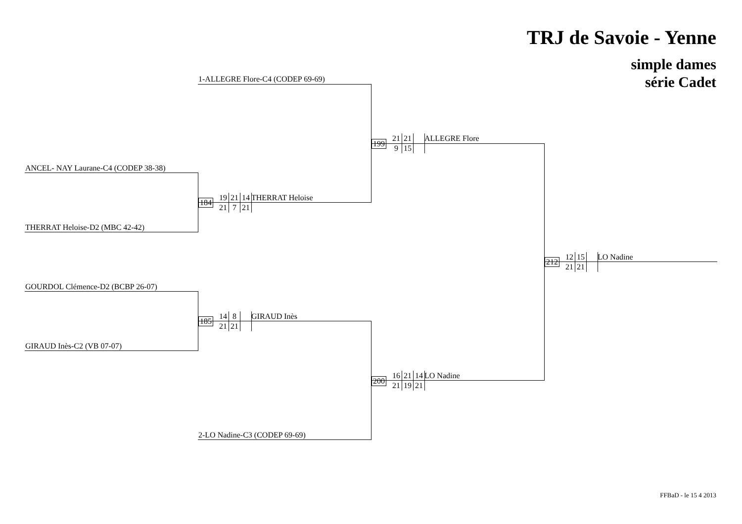TRJ de Savoie - Yenne
simple dames
série Cadet
1-ALLEGRE Flore-C4 (CODEP 69-69)
ANCEL- NAY Laurane-C4 (CODEP 38-38)
THERRAT Heloise-D2 (MBC 42-42)
184
19 21 14
21 7 21
THERRAT Heloise
199
21 21
9 15
ALLEGRE Flore
GOURDOL Clémence-D2 (BCBP 26-07)
GIRAUD Inès-C2 (VB 07-07)
185
14 8
21 21
GIRAUD Inès
2-LO Nadine-C3 (CODEP 69-69)
200
16 21 14
21 19 21
LO Nadine
212
12 15
21 21
LO Nadine
FFBaD - le 15 4 2013